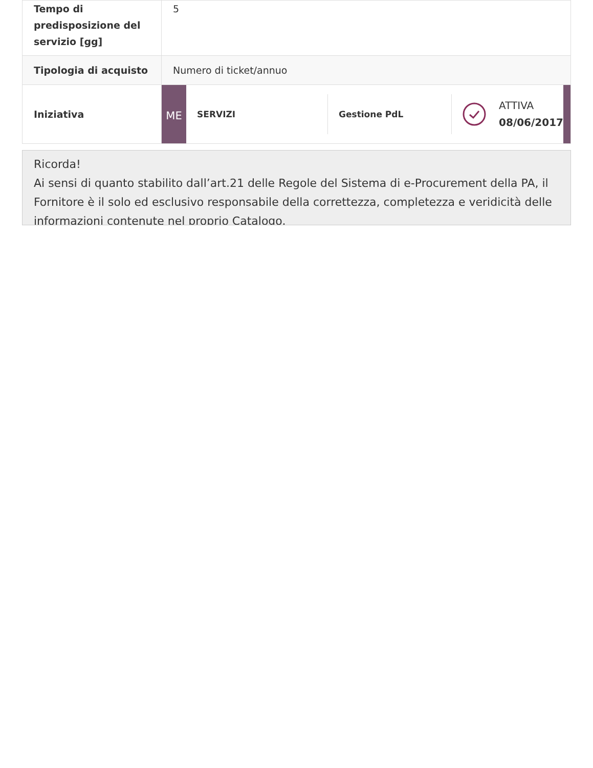| Tempo di predisposizione del servizio [gg] | 5 |
| Tipologia di acquisto | Numero di ticket/annuo |
| Iniziativa | ME SERVIZI Gestione PdL ATTIVA 08/06/2017 |
Ricorda!
Ai sensi di quanto stabilito dall’art.21 delle Regole del Sistema di e-Procurement della PA, il Fornitore è il solo ed esclusivo responsabile della correttezza, completezza e veridicità delle informazioni contenute nel proprio Catalogo.